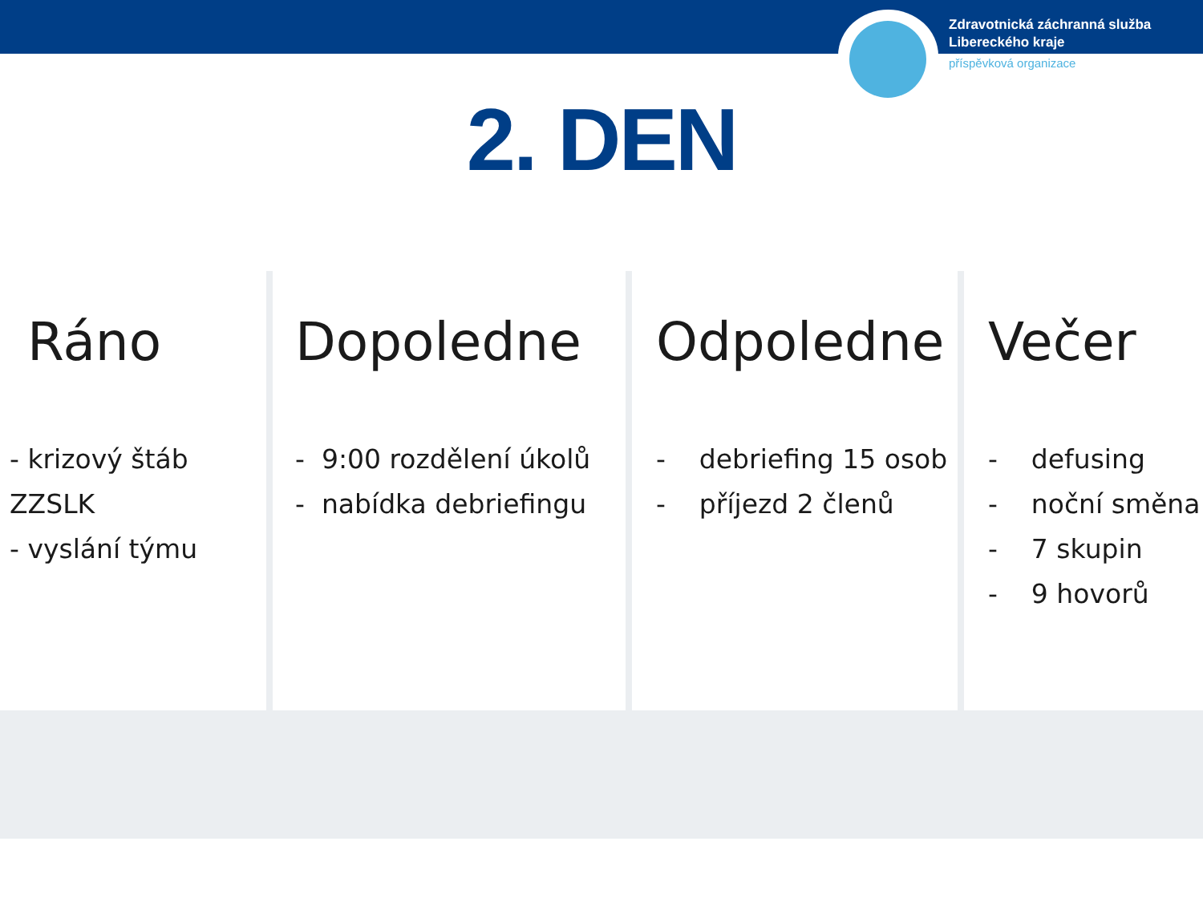Zdravotnická záchranná služba
Libereckého kraje
příspěvková organizace
2. DEN
Ráno
- krizový štáb
ZZSLK
- vyslání týmu
Dopoledne
- 9:00 rozdělení úkolů
- nabídka debriefingu
Odpoledne
- debriefing 15 osob
- příjezd 2 členů
Večer
- defusing
- noční směna
- 7 skupin
- 9 hovorů